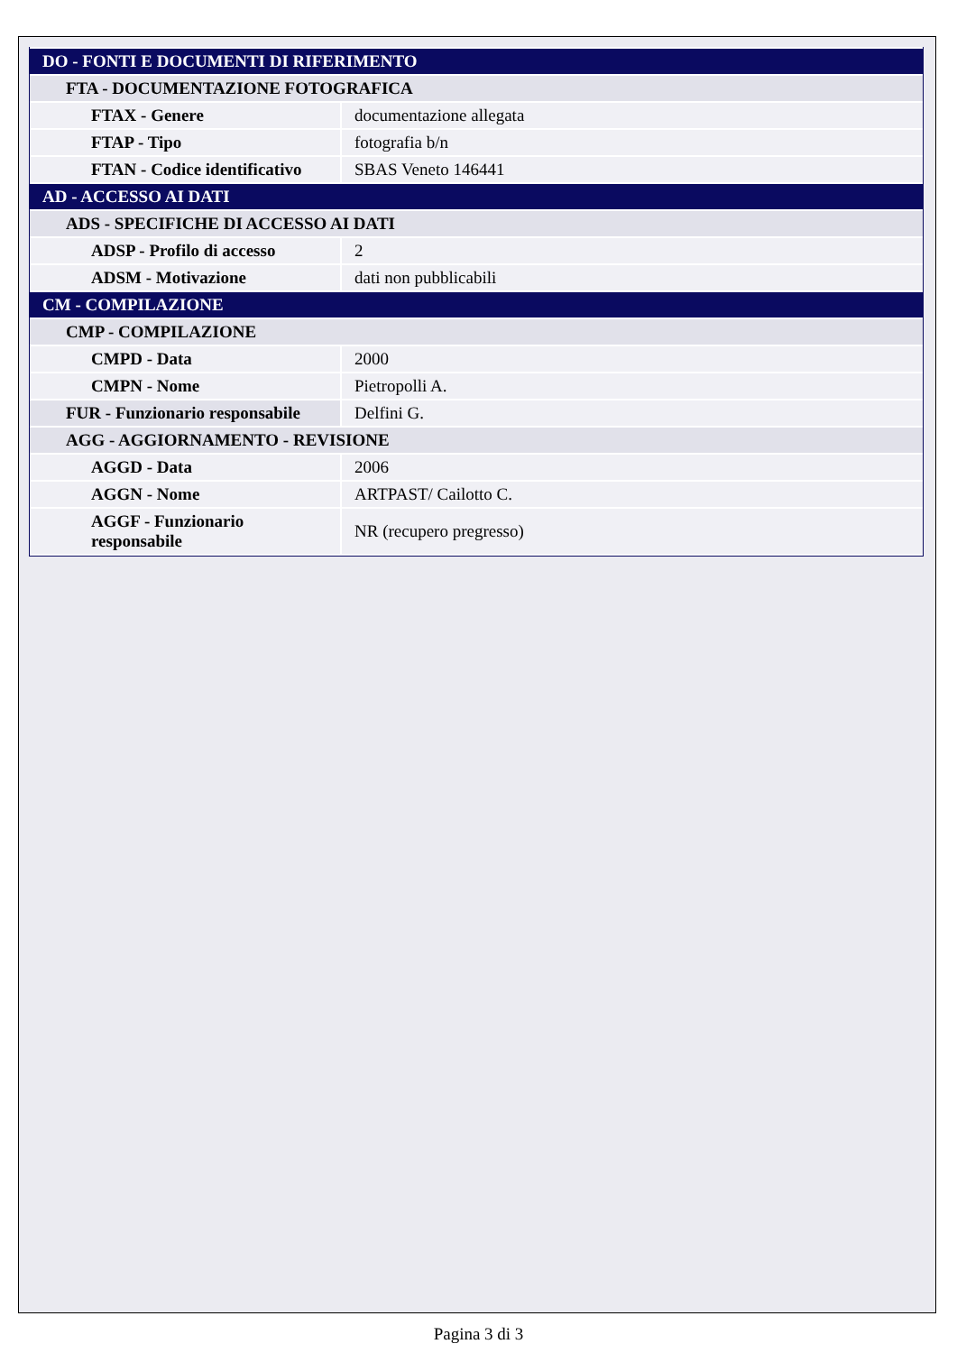| DO - FONTI E DOCUMENTI DI RIFERIMENTO | |
| FTA - DOCUMENTAZIONE FOTOGRAFICA | |
| FTAX - Genere | documentazione allegata |
| FTAP - Tipo | fotografia b/n |
| FTAN - Codice identificativo | SBAS Veneto 146441 |
| AD - ACCESSO AI DATI | |
| ADS - SPECIFICHE DI ACCESSO AI DATI | |
| ADSP - Profilo di accesso | 2 |
| ADSM - Motivazione | dati non pubblicabili |
| CM - COMPILAZIONE | |
| CMP - COMPILAZIONE | |
| CMPD - Data | 2000 |
| CMPN - Nome | Pietropolli A. |
| FUR - Funzionario responsabile | Delfini G. |
| AGG - AGGIORNAMENTO - REVISIONE | |
| AGGD - Data | 2006 |
| AGGN - Nome | ARTPAST/ Cailotto C. |
| AGGF - Funzionario responsabile | NR (recupero pregresso) |
Pagina 3 di 3